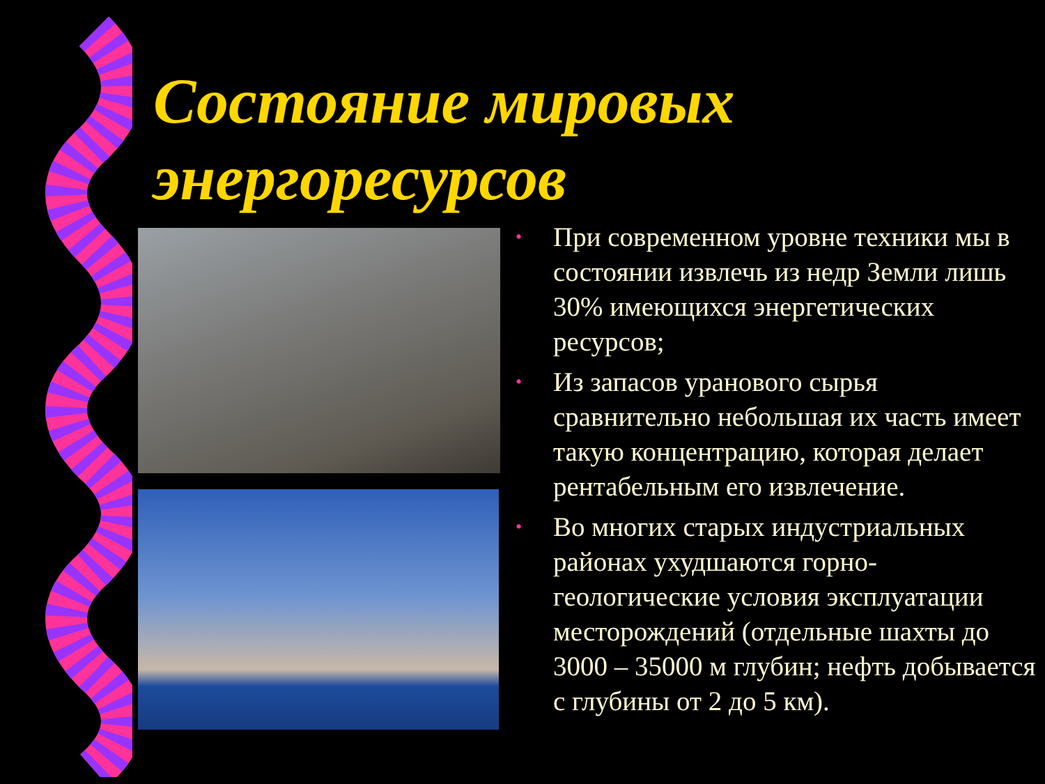Состояние мировых
энергоресурсов
• При современном уровне техники мы в состоянии извлечь из недр Земли лишь 30% имеющихся энергетических ресурсов;
• Из запасов уранового сырья сравнительно небольшая их часть имеет такую концентрацию, которая делает рентабельным его извлечение.
• Во многих старых индустриальных районах ухудшаются горно-геологические условия эксплуатации месторождений (отдельные шахты до 3000 – 35000 м глубин; нефть добывается с глубины от 2 до 5 км).